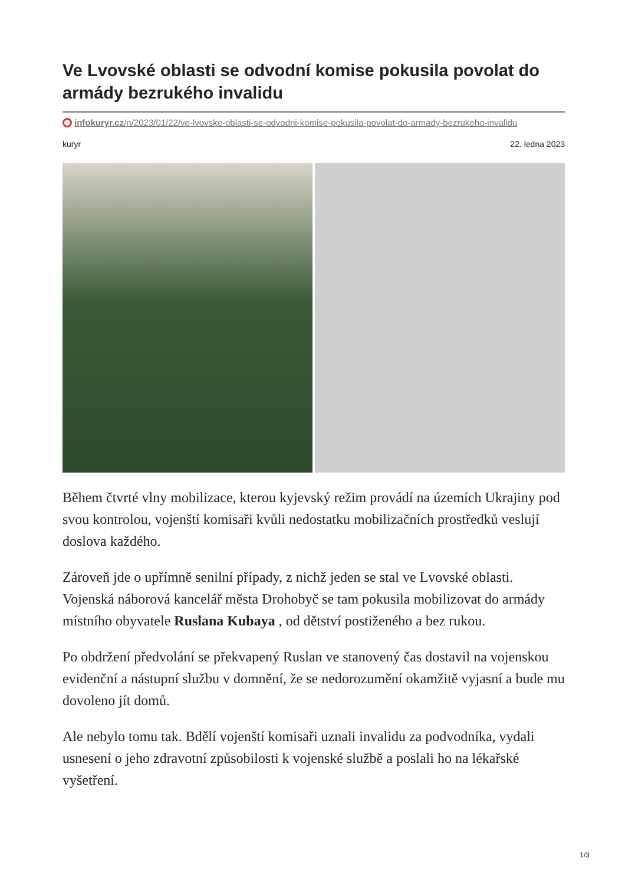Ve Lvovské oblasti se odvodní komise pokusila povolat do armády bezrukého invalidu
infokuryr.cz/n/2023/01/22/ve-lvovske-oblasti-se-odvodni-komise-pokusila-povolat-do-armady-bezrukeho-invalidu
kuryr 22. ledna 2023
Během čtvrté vlny mobilizace, kterou kyjevský režim provádí na územích Ukrajiny pod svou kontrolou, vojenští komisaři kvůli nedostatku mobilizačních prostředků veslují doslova každého.
Zároveň jde o upřímně senilní případy, z nichž jeden se stal ve Lvovské oblasti. Vojenská náborová kancelář města Drohobyč se tam pokusila mobilizovat do armády místního obyvatele Ruslana Kubaya , od dětství postiženého a bez rukou.
Po obdržení předvolání se překvapený Ruslan ve stanovený čas dostavil na vojenskou evidenční a nástupní službu v domnění, že se nedorozumění okamžitě vyjasní a bude mu dovoleno jít domů.
Ale nebylo tomu tak. Bdělí vojenští komisaři uznali invalidu za podvodníka, vydali usnesení o jeho zdravotní způsobilosti k vojenské službě a poslali ho na lékařské vyšetření.
1/3